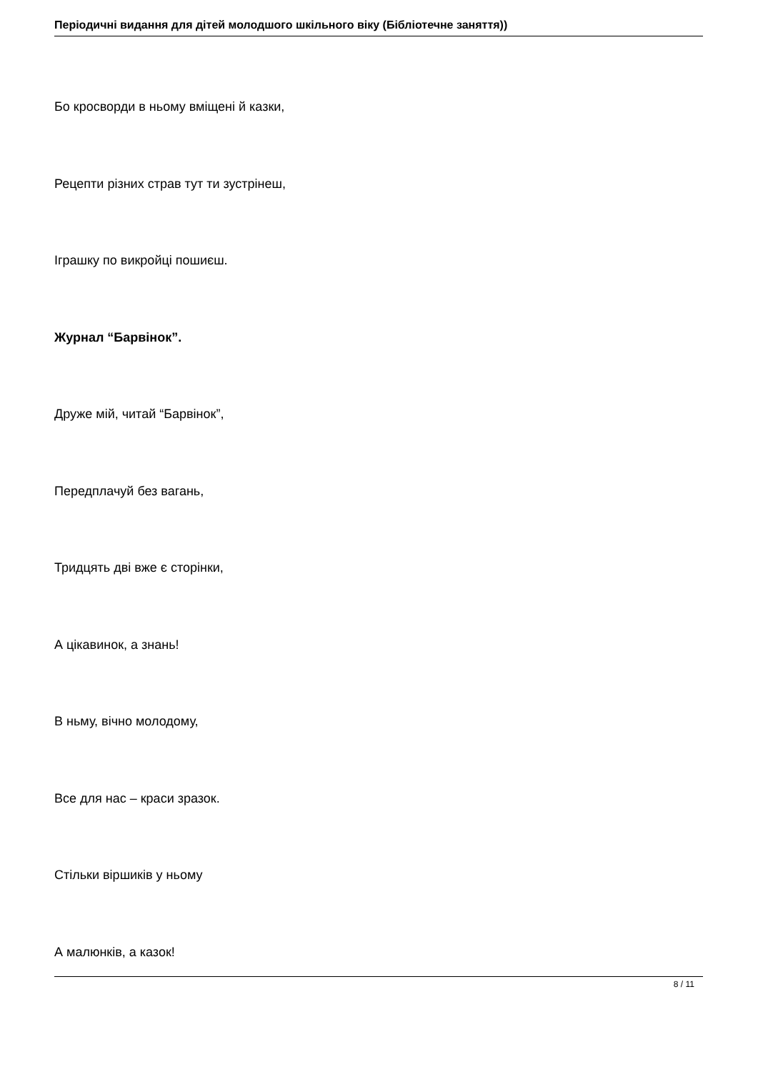Періодичні видання для дітей молодшого шкільного віку (Бібліотечне заняття))
Бо кросворди в ньому вміщені й казки,
Рецепти різних страв тут ти зустрінеш,
Іграшку по викройці пошиєш.
Журнал “Барвінок”.
Друже мій, читай “Барвінок”,
Передплачуй без вагань,
Тридцять дві вже є сторінки,
А цікавинок, а знань!
В ньму, вічно молодому,
Все для нас – краси зразок.
Стільки віршиків у ньому
А малюнків, а казок!
8 / 11